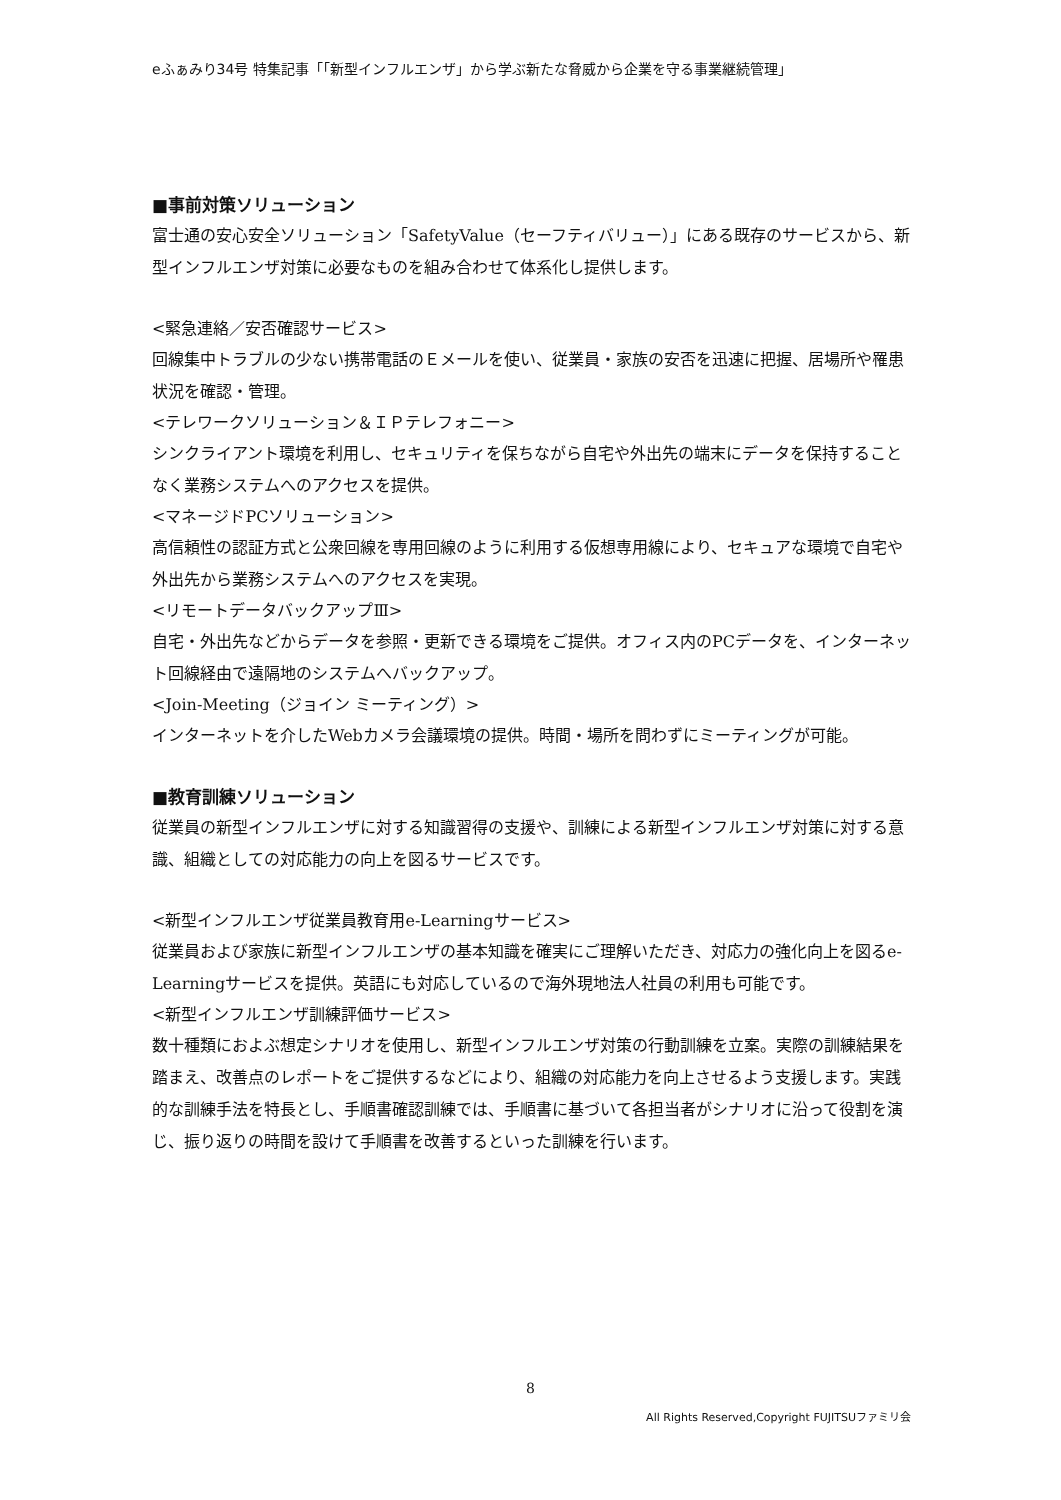eふぁみり34号 特集記事「「新型インフルエンザ」から学ぶ新たな脅威から企業を守る事業継続管理」
■事前対策ソリューション
富士通の安心安全ソリューション「SafetyValue（セーフティバリュー）」にある既存のサービスから、新型インフルエンザ対策に必要なものを組み合わせて体系化し提供します。
<緊急連絡／安否確認サービス>
回線集中トラブルの少ない携帯電話のＥメールを使い、従業員・家族の安否を迅速に把握、居場所や罹患状況を確認・管理。
<テレワークソリューション＆ＩＰテレフォニー>
シンクライアント環境を利用し、セキュリティを保ちながら自宅や外出先の端末にデータを保持することなく業務システムへのアクセスを提供。
<マネージドPCソリューション>
高信頼性の認証方式と公衆回線を専用回線のように利用する仮想専用線により、セキュアな環境で自宅や外出先から業務システムへのアクセスを実現。
<リモートデータバックアップⅢ>
自宅・外出先などからデータを参照・更新できる環境をご提供。オフィス内のPCデータを、インターネット回線経由で遠隔地のシステムへバックアップ。
<Join-Meeting（ジョイン ミーティング）>
インターネットを介したWebカメラ会議環境の提供。時間・場所を問わずにミーティングが可能。
■教育訓練ソリューション
従業員の新型インフルエンザに対する知識習得の支援や、訓練による新型インフルエンザ対策に対する意識、組織としての対応能力の向上を図るサービスです。
<新型インフルエンザ従業員教育用e-Learningサービス>
従業員および家族に新型インフルエンザの基本知識を確実にご理解いただき、対応力の強化向上を図るe-Learningサービスを提供。英語にも対応しているので海外現地法人社員の利用も可能です。
<新型インフルエンザ訓練評価サービス>
数十種類におよぶ想定シナリオを使用し、新型インフルエンザ対策の行動訓練を立案。実際の訓練結果を踏まえ、改善点のレポートをご提供するなどにより、組織の対応能力を向上させるよう支援します。実践的な訓練手法を特長とし、手順書確認訓練では、手順書に基づいて各担当者がシナリオに沿って役割を演じ、振り返りの時間を設けて手順書を改善するといった訓練を行います。
8
All Rights Reserved,Copyright FUJITSUファミリ会